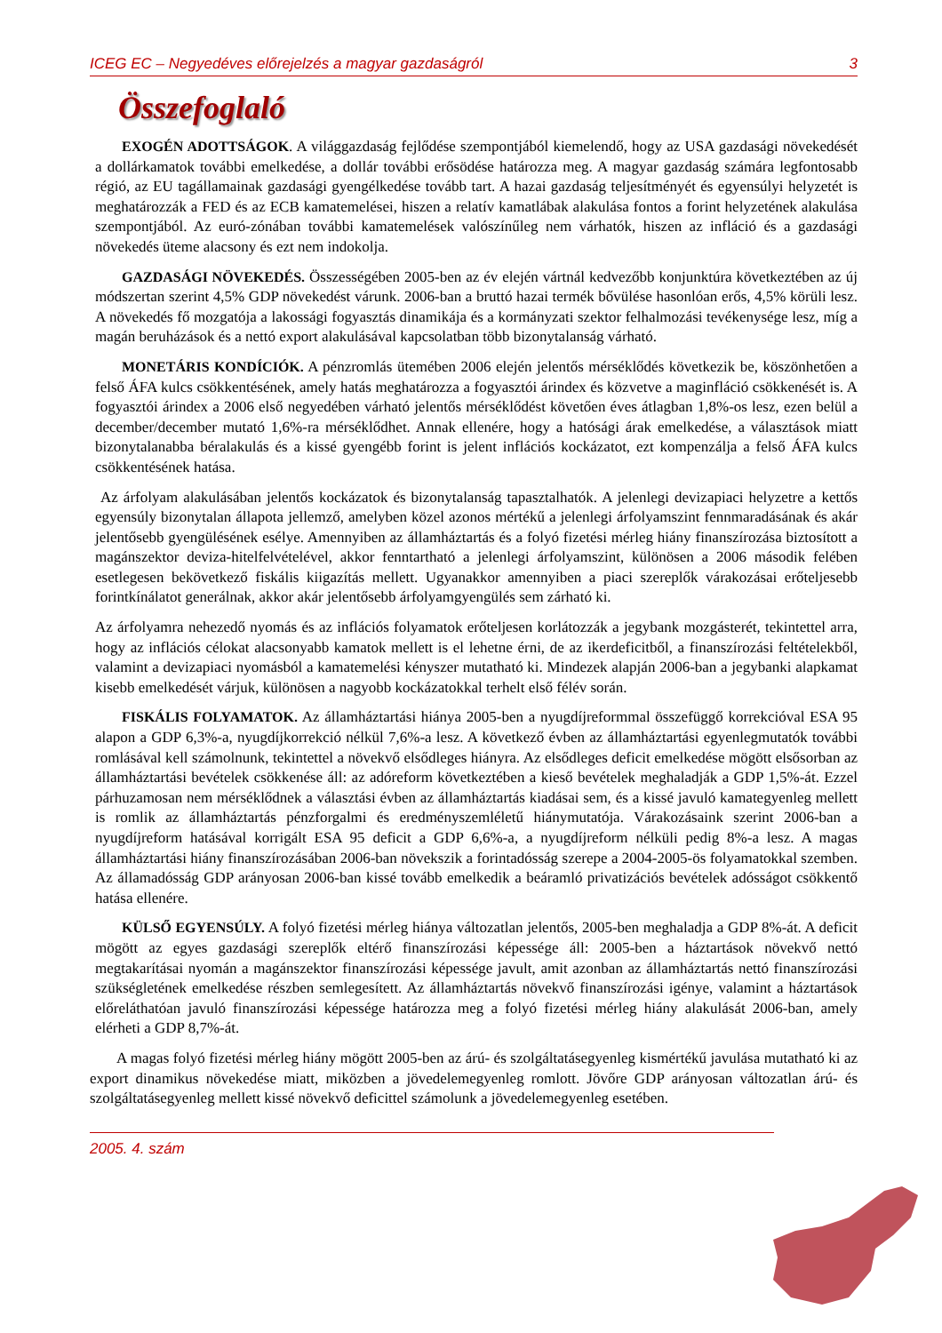ICEG EC – Negyedéves előrejelzés a magyar gazdaságról 3
Összefoglaló
EXOGÉN ADOTTSÁGOK. A világgazdaság fejlődése szempontjából kiemelendő, hogy az USA gazdasági növekedését a dollárkamatok további emelkedése, a dollár további erősödése határozza meg. A magyar gazdaság számára legfontosabb régió, az EU tagállamainak gazdasági gyengélkedése tovább tart. A hazai gazdaság teljesítményét és egyensúlyi helyzetét is meghatározzák a FED és az ECB kamatemelései, hiszen a relatív kamatlábak alakulása fontos a forint helyzetének alakulása szempontjából. Az euró-zónában további kamatemelések valószínűleg nem várhatók, hiszen az infláció és a gazdasági növekedés üteme alacsony és ezt nem indokolja.
GAZDASÁGI NÖVEKEDÉS. Összességében 2005-ben az év elején vártnál kedvezőbb konjunktúra következtében az új módszertan szerint 4,5% GDP növekedést várunk. 2006-ban a bruttó hazai termék bővülése hasonlóan erős, 4,5% körüli lesz. A növekedés fő mozgatója a lakossági fogyasztás dinamikája és a kormányzati szektor felhalmozási tevékenysége lesz, míg a magán beruházások és a nettó export alakulásával kapcsolatban több bizonytalanság várható.
MONETÁRIS KONDÍCIÓK. A pénzromlás ütemében 2006 elején jelentős mérséklődés következik be, köszönhetően a felső ÁFA kulcs csökkentésének, amely hatás meghatározza a fogyasztói árindex és közvetve a maginfláció csökkenését is. A fogyasztói árindex a 2006 első negyedében várható jelentős mérséklődést követően éves átlagban 1,8%-os lesz, ezen belül a december/december mutató 1,6%-ra mérséklődhet. Annak ellenére, hogy a hatósági árak emelkedése, a választások miatt bizonytalanabba béralakulás és a kissé gyengébb forint is jelent inflációs kockázatot, ezt kompenzálja a felső ÁFA kulcs csökkentésének hatása.
Az árfolyam alakulásában jelentős kockázatok és bizonytalanság tapasztalhatók. A jelenlegi devizapiaci helyzetre a kettős egyensúly bizonytalan állapota jellemző, amelyben közel azonos mértékű a jelenlegi árfolyamszint fennmaradásának és akár jelentősebb gyengülésének esélye. Amennyiben az államháztartás és a folyó fizetési mérleg hiány finanszírozása biztosított a magánszektor deviza-hitelfelvételével, akkor fenntartható a jelenlegi árfolyamszint, különösen a 2006 második felében esetlegesen bekövetkező fiskális kiigazítás mellett. Ugyanakkor amennyiben a piaci szereplők várakozásai erőteljesebb forintkínálatot generálnak, akkor akár jelentősebb árfolyamgyengülés sem zárható ki.
Az árfolyamra nehezedő nyomás és az inflációs folyamatok erőteljesen korlátozzák a jegybank mozgásterét, tekintettel arra, hogy az inflációs célokat alacsonyabb kamatok mellett is el lehetne érni, de az ikerdeficitből, a finanszírozási feltételekből, valamint a devizapiaci nyomásból a kamatemelési kényszer mutatható ki. Mindezek alapján 2006-ban a jegybanki alapkamat kisebb emelkedését várjuk, különösen a nagyobb kockázatokkal terhelt első félév során.
FISKÁLIS FOLYAMATOK. Az államháztartási hiánya 2005-ben a nyugdíjreformmal összefüggő korrekcióval ESA 95 alapon a GDP 6,3%-a, nyugdíjkorrekció nélkül 7,6%-a lesz. A következő évben az államháztartási egyenlegmutatók további romlásával kell számolnunk, tekintettel a növekvő elsődleges hiányra. Az elsődleges deficit emelkedése mögött elsősorban az államháztartási bevételek csökkenése áll: az adóreform következtében a kieső bevételek meghaladják a GDP 1,5%-át. Ezzel párhuzamosan nem mérséklődnek a választási évben az államháztartás kiadásai sem, és a kissé javuló kamategyenleg mellett is romlik az államháztartás pénzforgalmi és eredményszemléletű hiánymutatója. Várakozásaink szerint 2006-ban a nyugdíjreform hatásával korrigált ESA 95 deficit a GDP 6,6%-a, a nyugdíjreform nélküli pedig 8%-a lesz. A magas államháztartási hiány finanszírozásában 2006-ban növekszik a forintadósság szerepe a 2004-2005-ös folyamatokkal szemben. Az államadósság GDP arányosan 2006-ban kissé tovább emelkedik a beáramló privatizációs bevételek adósságot csökkentő hatása ellenére.
KÜLSŐ EGYENSÚLY. A folyó fizetési mérleg hiánya változatlan jelentős, 2005-ben meghaladja a GDP 8%-át. A deficit mögött az egyes gazdasági szereplők eltérő finanszírozási képessége áll: 2005-ben a háztartások növekvő nettó megtakarításai nyomán a magánszektor finanszírozási képessége javult, amit azonban az államháztartás nettó finanszírozási szükségletének emelkedése részben semlegesített. Az államháztartás növekvő finanszírozási igénye, valamint a háztartások előreláthatóan javuló finanszírozási képessége határozza meg a folyó fizetési mérleg hiány alakulását 2006-ban, amely elérheti a GDP 8,7%-át.
A magas folyó fizetési mérleg hiány mögött 2005-ben az árú- és szolgáltatásegyenleg kismértékű javulása mutatható ki az export dinamikus növekedése miatt, miközben a jövedelemegyenleg romlott. Jövőre GDP arányosan változatlan árú- és szolgáltatásegyenleg mellett kissé növekvő deficittel számolunk a jövedelemegyenleg esetében.
2005. 4. szám